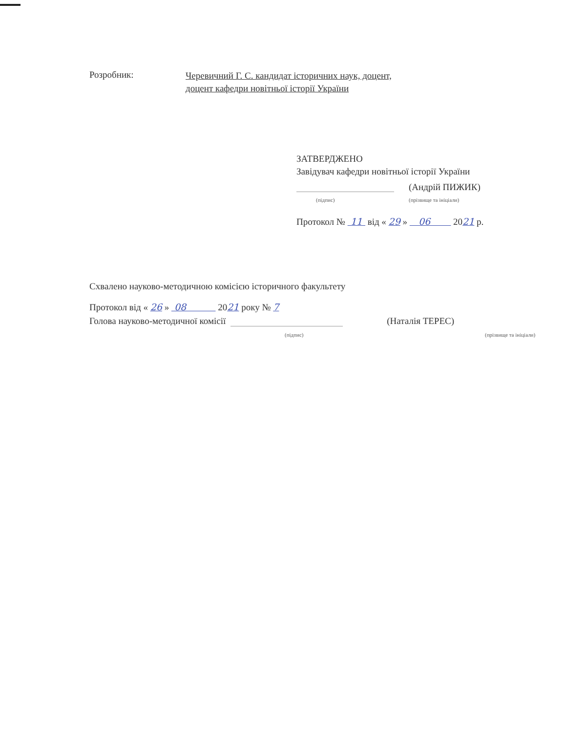Розробник:
Черевичний Г. С. кандидат історичних наук, доцент,
доцент кафедри новітньої історії України
ЗАТВЕРДЖЕНО
Завідувач кафедри новітньої історії України
(Андрій ПИЖИК)
(підпис) (прізвище та ініціали)
Протокол № 11 від « 29 » 06 2021 р.
Схвалено науково-методичною комісією історичного факультету
Протокол від « 26 » 08 2021 року № 7
Голова науково-методичної комісії
(Наталія ТЕРЕС)
(підпис) (прізвище та ініціали)